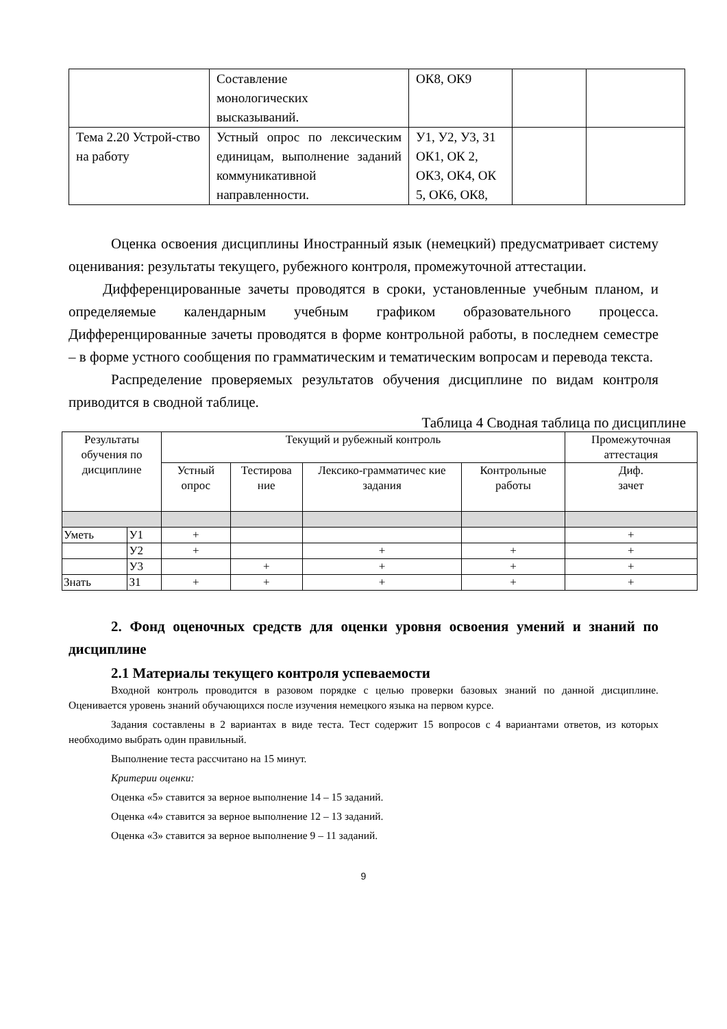| | Составление монологических высказываний. | ОК8, ОК9 | | |
| Тема 2.20 Устрой-ство на работу | Устный опрос по лексическим единицам, выполнение заданий коммуникативной направленности. | У1, У2, У3, З1 ОК1, ОК 2, ОК3, ОК4, ОК 5, ОК6, ОК8, | | |
Оценка освоения дисциплины Иностранный язык (немецкий) предусматривает систему оценивания: результаты текущего, рубежного контроля, промежуточной аттестации.
Дифференцированные зачеты проводятся в сроки, установленные учебным планом, и определяемые календарным учебным графиком образовательного процесса. Дифференцированные зачеты проводятся в форме контрольной работы, в последнем семестре – в форме устного сообщения по грамматическим и тематическим вопросам и перевода текста.
Распределение проверяемых результатов обучения дисциплине по видам контроля приводится в сводной таблице.
Таблица 4 Сводная таблица по дисциплине
| Результаты обучения по дисциплине | | Текущий и рубежный контроль | | | | Промежуточная аттестация |
| | | Устный опрос | Тестирова ние | Лексико-грамматичес кие задания | Контрольные работы | Диф. зачет |
| Уметь | У1 | + | | | | + |
| | У2 | + | | + | + | + |
| | У3 | | + | + | + | + |
| Знать | З1 | + | + | + | + | + |
2. Фонд оценочных средств для оценки уровня освоения умений и знаний по дисциплине
2.1 Материалы текущего контроля успеваемости
Входной контроль проводится в разовом порядке с целью проверки базовых знаний по данной дисциплине. Оценивается уровень знаний обучающихся после изучения немецкого языка на первом курсе.
Задания составлены в 2 вариантах в виде теста. Тест содержит 15 вопросов с 4 вариантами ответов, из которых необходимо выбрать один правильный.
Выполнение теста рассчитано на 15 минут.
Критерии оценки:
Оценка «5» ставится за верное выполнение 14 – 15 заданий.
Оценка «4» ставится за верное выполнение 12 – 13 заданий.
Оценка «3» ставится за верное выполнение 9 – 11 заданий.
9